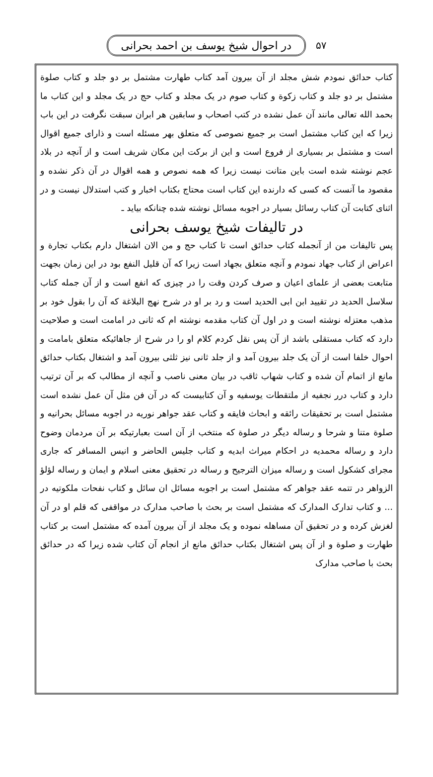۵۷ در احوال شیخ یوسف بن احمد بحرانی
کتاب حدائق نمودم شش مجلد از آن بیرون آمد کتاب طهارت مشتمل بر دو جلد و کتاب صلوة مشتمل بر دو جلد و کتاب زکوة و کتاب صوم در یک مجلد و کتاب حج در یک مجلد و این کتاب ما بحمد الله تعالی مانند آن عمل نشده در کتب اصحاب و سابقین هر ابران سبقت نگرفت در این باب زیرا که این کتاب مشتمل است بر جمیع نصوصی که متعلق بهر مسئله است و ذارای جمیع اقوال است و مشتمل بر بسیاری از فروع است و این از برکت این مکان شریف است و از آنچه در بلاد عجم نوشته شده است باین متانت نیست زیرا که همه نصوص و همه اقوال در آن ذکر نشده و مقصود ما آنست که کسی که دارنده این کتاب است محتاج بکتاب اخبار و کتب استدلال نیست و در اثنای کتابت آن کتاب رسائل بسیار در اجوبه مسائل نوشته شده چنانکه بیاید ـ
در تالیفات شیخ یوسف بحرانی
پس تالیفات من از آنجمله کتاب حدائق است تا کتاب حج و من الان اشتغال دارم بکتاب تجارة و اعراض از کتاب جهاد نمودم و آنچه متعلق بجهاد است زیرا که آن قلیل النفع بود در این زمان بجهت متابعت بعضی از علمای اعیان و صرف کردن وقت را در چیزی که انفع است و از آن جمله کتاب سلاسل الحدید در تقیید ابن ابی الحدید است و رد بر او در شرح نهج البلاغة که آن را بقول خود بر مذهب معتزله نوشته است و در اول آن کتاب مقدمه نوشته ام که ثانی در امامت است و صلاحیت دارد که کتاب مستقلی باشد از آن پس نقل کردم کلام او را در شرح از جاهائیکه متعلق بامامت و احوال خلفا است از آن یک جلد بیرون آمد و از جلد ثانی نیز ثلثی بیرون آمد و اشتغال بکتاب حدائق مانع از اتمام آن شده و کتاب شهاب ثاقب در بیان معنی ناصب و آنچه از مطالب که بر آن ترتیب دارد و کتاب درر نجفیه از ملتقطات یوسفیه و آن کتابیست که در آن فن مثل آن عمل نشده است مشتمل است بر تحقیقات رائقه و ابحاث فایقه و کتاب عقد جواهر نوریه در اجوبه مسائل بحرانیه و صلوة متنا و شرحا و رساله دیگر در صلوة که منتخب از آن است بعبارتیکه بر آن مردمان وضوح دارد و رساله محمدیه در احکام میراث ابدیه و کتاب جلیس الحاضر و انیس المسافر که جاری مجرای کشکول است و رساله میزان الترجیح و رساله در تحقیق معنی اسلام و ایمان و رساله لؤلؤ الزواهر در تتمه عقد جواهر که مشتمل است بر اجوبه مسائل ان سائل و کتاب نفحات ملکوتیه در ... و کتاب تدارک المدارک که مشتمل است بر بحث با صاحب مدارک در مواقفی که قلم او در آن لغزش کرده و در تحقیق آن مساهله نموده و یک مجلد از آن بیرون آمده که مشتمل است بر کتاب طهارت و صلوة و از آن پس اشتغال بکتاب حدائق مانع از انجام آن کتاب شده زیرا که در حدائق بحث با صاحب مدارک